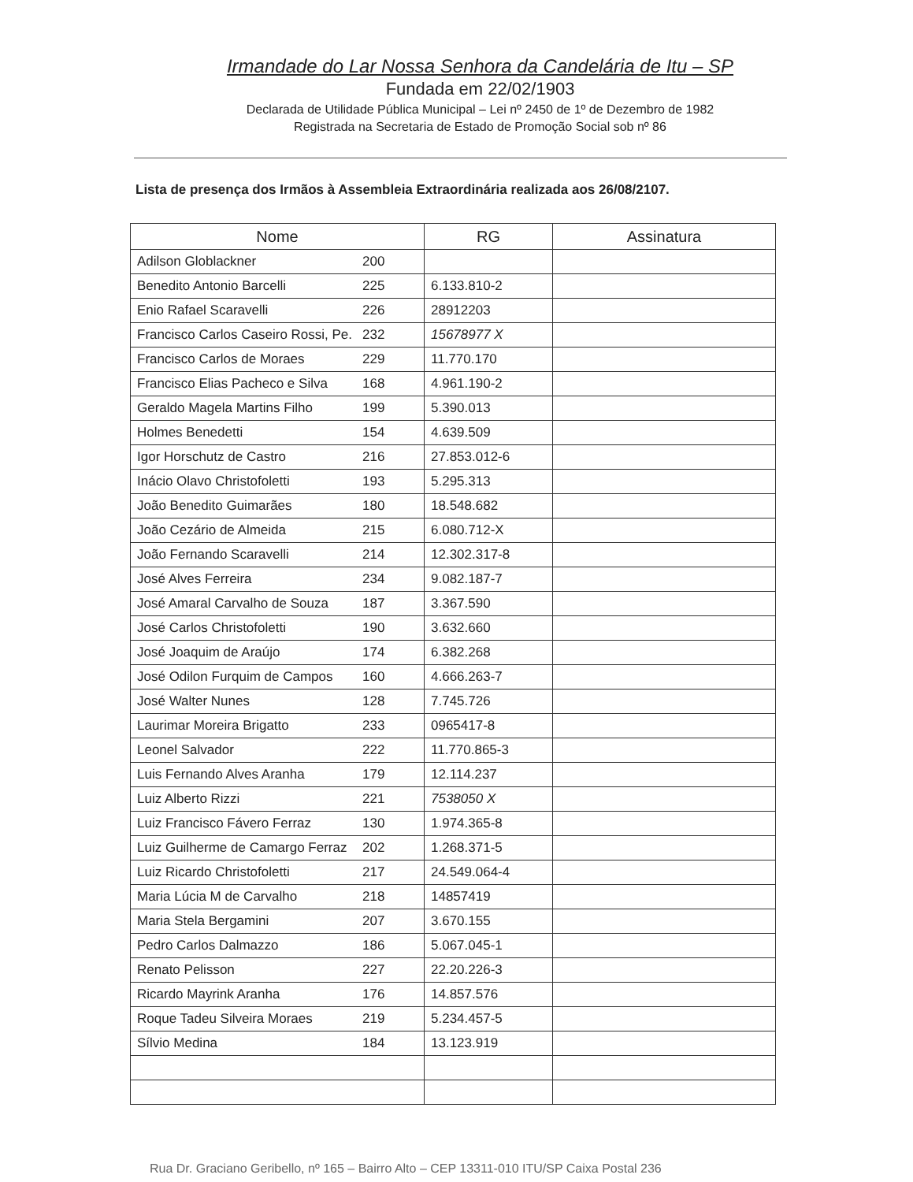Irmandade do Lar Nossa Senhora da Candelária de Itu – SP
Fundada em 22/02/1903
Declarada de Utilidade Pública Municipal – Lei nº 2450 de 1º de Dezembro de 1982
Registrada na Secretaria de Estado de Promoção Social sob nº 86
Lista de presença dos Irmãos à Assembleia Extraordinária realizada aos 26/08/2107.
| Nome | RG | Assinatura |
| --- | --- | --- |
| Adilson Globlackner 200 | | |
| Benedito Antonio Barcelli 225 | 6.133.810-2 | |
| Enio Rafael Scaravelli 226 | 28912203 | |
| Francisco Carlos Caseiro Rossi, Pe. 232 | 15678977 X | |
| Francisco Carlos de Moraes 229 | 11.770.170 | |
| Francisco Elias Pacheco e Silva 168 | 4.961.190-2 | |
| Geraldo Magela Martins Filho 199 | 5.390.013 | |
| Holmes Benedetti 154 | 4.639.509 | |
| Igor Horschutz de Castro 216 | 27.853.012-6 | |
| Inácio Olavo Christofoletti 193 | 5.295.313 | |
| João Benedito Guimarães 180 | 18.548.682 | |
| João Cezário de Almeida 215 | 6.080.712-X | |
| João Fernando Scaravelli 214 | 12.302.317-8 | |
| José Alves Ferreira 234 | 9.082.187-7 | |
| José Amaral Carvalho de Souza 187 | 3.367.590 | |
| José Carlos Christofoletti 190 | 3.632.660 | |
| José Joaquim de Araújo 174 | 6.382.268 | |
| José Odilon Furquim de Campos 160 | 4.666.263-7 | |
| José Walter Nunes 128 | 7.745.726 | |
| Laurimar Moreira Brigatto 233 | 0965417-8 | |
| Leonel Salvador 222 | 11.770.865-3 | |
| Luis Fernando Alves Aranha 179 | 12.114.237 | |
| Luiz Alberto Rizzi 221 | 7538050 X | |
| Luiz Francisco Fávero Ferraz 130 | 1.974.365-8 | |
| Luiz Guilherme de Camargo Ferraz 202 | 1.268.371-5 | |
| Luiz Ricardo Christofoletti 217 | 24.549.064-4 | |
| Maria Lúcia M de Carvalho 218 | 14857419 | |
| Maria Stela Bergamini 207 | 3.670.155 | |
| Pedro Carlos Dalmazzo 186 | 5.067.045-1 | |
| Renato Pelisson 227 | 22.20.226-3 | |
| Ricardo Mayrink Aranha 176 | 14.857.576 | |
| Roque Tadeu Silveira Moraes 219 | 5.234.457-5 | |
| Sílvio Medina 184 | 13.123.919 | |
Rua Dr. Graciano Geribello, nº 165 – Bairro Alto – CEP 13311-010 ITU/SP Caixa Postal 236